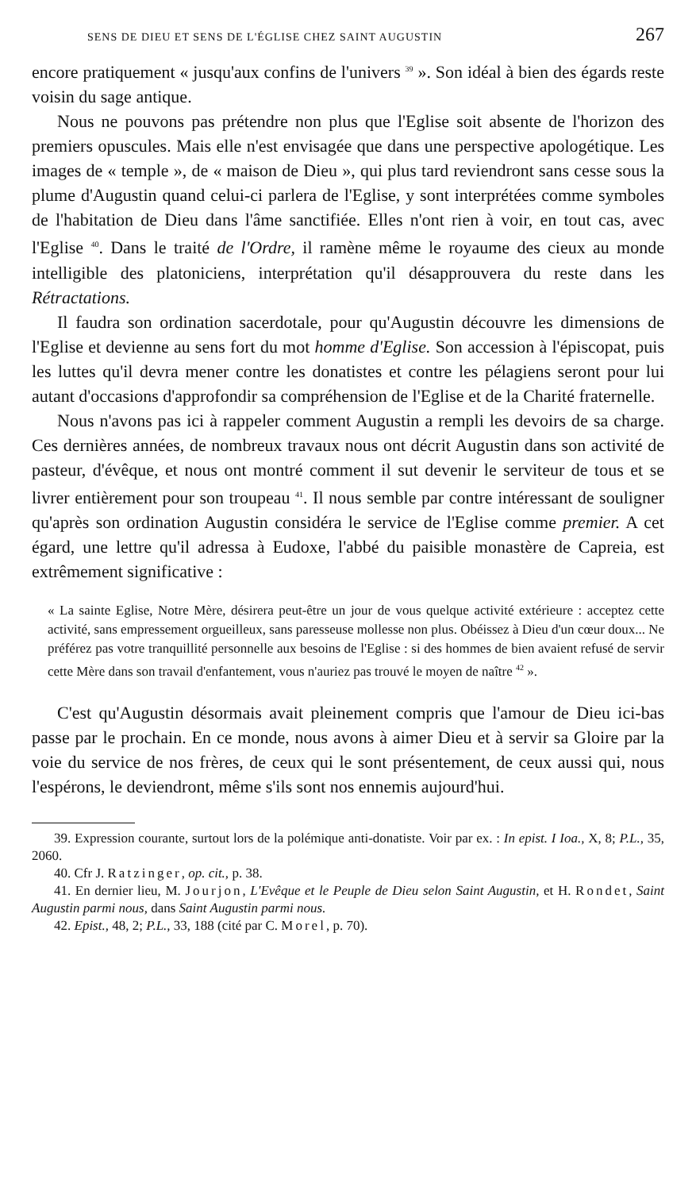SENS DE DIEU ET SENS DE L'ÉGLISE CHEZ SAINT AUGUSTIN 267
encore pratiquement « jusqu'aux confins de l'univers <sup>39</sup> ». Son idéal à bien des égards reste voisin du sage antique.
Nous ne pouvons pas prétendre non plus que l'Eglise soit absente de l'horizon des premiers opuscules. Mais elle n'est envisagée que dans une perspective apologétique. Les images de « temple », de « maison de Dieu », qui plus tard reviendront sans cesse sous la plume d'Augustin quand celui-ci parlera de l'Eglise, y sont interprétées comme symboles de l'habitation de Dieu dans l'âme sanctifiée. Elles n'ont rien à voir, en tout cas, avec l'Eglise <sup>40</sup>. Dans le traité de l'Ordre, il ramène même le royaume des cieux au monde intelligible des platoniciens, interprétation qu'il désapprouvera du reste dans les Rétractations.
Il faudra son ordination sacerdotale, pour qu'Augustin découvre les dimensions de l'Eglise et devienne au sens fort du mot homme d'Eglise. Son accession à l'épiscopat, puis les luttes qu'il devra mener contre les donatistes et contre les pélagiens seront pour lui autant d'occasions d'approfondir sa compréhension de l'Eglise et de la Charité fraternelle.
Nous n'avons pas ici à rappeler comment Augustin a rempli les devoirs de sa charge. Ces dernières années, de nombreux travaux nous ont décrit Augustin dans son activité de pasteur, d'évêque, et nous ont montré comment il sut devenir le serviteur de tous et se livrer entièrement pour son troupeau <sup>41</sup>. Il nous semble par contre intéressant de souligner qu'après son ordination Augustin considéra le service de l'Eglise comme premier. A cet égard, une lettre qu'il adressa à Eudoxe, l'abbé du paisible monastère de Capreia, est extrêmement significative :
« La sainte Eglise, Notre Mère, désirera peut-être un jour de vous quelque activité extérieure : acceptez cette activité, sans empressement orgueilleux, sans paresseuse mollesse non plus. Obéissez à Dieu d'un cœur doux... Ne préférez pas votre tranquillité personnelle aux besoins de l'Eglise : si des hommes de bien avaient refusé de servir cette Mère dans son travail d'enfantement, vous n'auriez pas trouvé le moyen de naître <sup>42</sup> ».
C'est qu'Augustin désormais avait pleinement compris que l'amour de Dieu ici-bas passe par le prochain. En ce monde, nous avons à aimer Dieu et à servir sa Gloire par la voie du service de nos frères, de ceux qui le sont présentement, de ceux aussi qui, nous l'espérons, le deviendront, même s'ils sont nos ennemis aujourd'hui.
39. Expression courante, surtout lors de la polémique anti-donatiste. Voir par ex. : In epist. I Ioa., X, 8; P.L., 35, 2060.
40. Cfr J. Ratzinger, op. cit., p. 38.
41. En dernier lieu, M. Jourjon, L'Evêque et le Peuple de Dieu selon Saint Augustin, et H. Rondet, Saint Augustin parmi nous, dans Saint Augustin parmi nous.
42. Epist., 48, 2; P.L., 33, 188 (cité par C. Morel, p. 70).